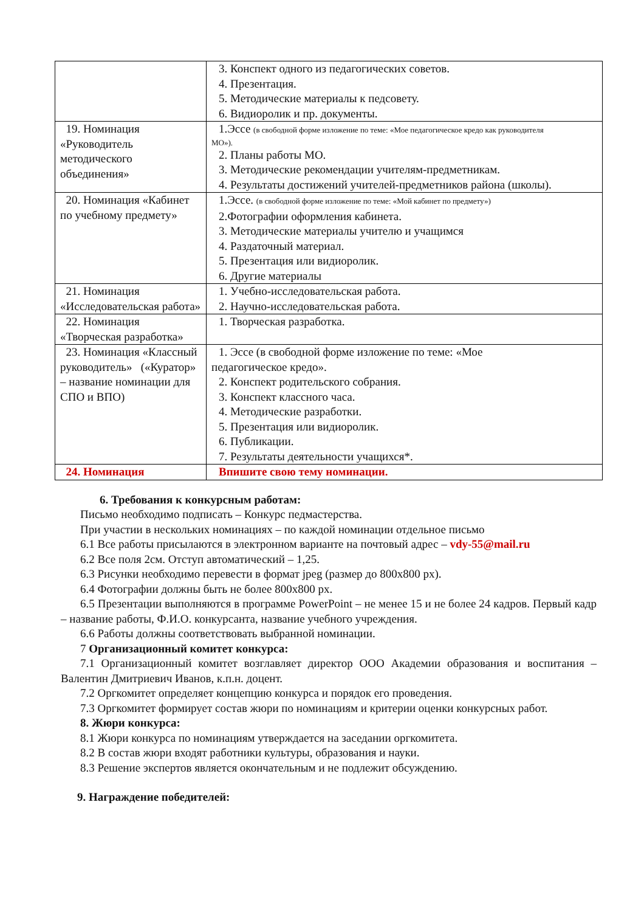| | 3. Конспект одного из педагогических советов. 4. Презентация. 5. Методические материалы к педсовету. 6. Видиоролик и пр. документы. |
| 19. Номинация «Руководитель методического объединения» | 1.Эссе (в свободной форме изложение по теме: «Мое педагогическое кредо как руководителя МО»). 2. Планы работы МО. 3. Методические рекомендации учителям-предметникам. 4. Результаты достижений учителей-предметников района (школы). |
| 20. Номинация «Кабинет по учебному предмету» | 1.Эссе. (в свободной форме изложение по теме: «Мой кабинет по предмету») 2.Фотографии оформления кабинета. 3. Методические материалы учителю и учащимся 4. Раздаточный материал. 5. Презентация или видиоролик. 6. Другие материалы |
| 21. Номинация «Исследовательская работа» | 1. Учебно-исследовательская работа. 2. Научно-исследовательская работа. |
| 22. Номинация «Творческая разработка» | 1. Творческая разработка. |
| 23. Номинация «Классный руководитель» («Куратор» – название номинации для СПО и ВПО) | 1. Эссе (в свободной форме изложение по теме: «Мое педагогическое кредо». 2. Конспект родительского собрания. 3. Конспект классного часа. 4. Методические разработки. 5. Презентация или видиоролик. 6. Публикации. 7. Результаты деятельности учащихся*. |
| 24. Номинация | Впишите свою тему номинации. |
6. Требования к конкурсным работам:
Письмо необходимо подписать – Конкурс педмастерства.
При участии в нескольких номинациях – по каждой номинации отдельное письмо
6.1 Все работы присылаются в электронном варианте на почтовый адрес – vdy-55@mail.ru
6.2 Все поля 2см. Отступ автоматический – 1,25.
6.3 Рисунки необходимо перевести в формат jpeg (размер до 800х800 px).
6.4 Фотографии должны быть не более 800х800 px.
6.5 Презентации выполняются в программе PowerPoint – не менее 15 и не более 24 кадров. Первый кадр – название работы, Ф.И.О. конкурсанта, название учебного учреждения.
6.6 Работы должны соответствовать выбранной номинации.
7 Организационный комитет конкурса:
7.1 Организационный комитет возглавляет директор ООО Академии образования и воспитания – Валентин Дмитриевич Иванов, к.п.н. доцент.
7.2 Оргкомитет определяет концепцию конкурса и порядок его проведения.
7.3 Оргкомитет формирует состав жюри по номинациям и критерии оценки конкурсных работ.
8. Жюри конкурса:
8.1 Жюри конкурса по номинациям утверждается на заседании оргкомитета.
8.2 В состав жюри входят работники культуры, образования и науки.
8.3 Решение экспертов является окончательным и не подлежит обсуждению.
9. Награждение победителей: